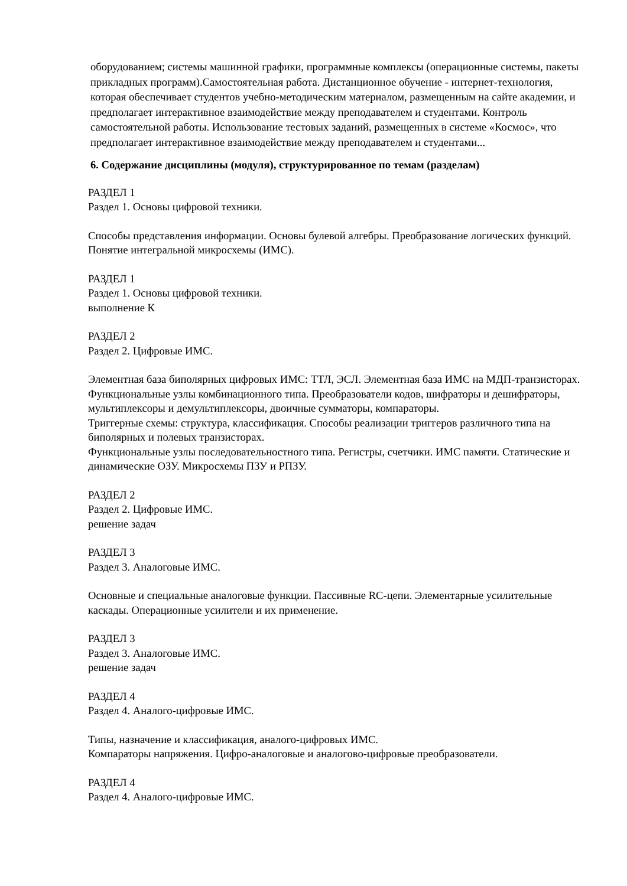оборудованием; системы машинной графики, программные комплексы (операционные системы, пакеты прикладных программ).Самостоятельная работа. Дистанционное обучение - интернет-технология, которая обеспечивает студентов учебно-методическим материалом, размещенным на сайте академии, и предполагает интерактивное взаимодействие между преподавателем и студентами. Контроль самостоятельной работы. Использование тестовых заданий, размещенных в системе «Космос», что предполагает интерактивное взаимодействие между преподавателем и студентами...
6. Содержание дисциплины (модуля), структурированное по темам (разделам)
РАЗДЕЛ 1
Раздел 1. Основы цифровой техники.
Способы представления информации. Основы булевой алгебры. Преобразование логических функций. Понятие интегральной микросхемы (ИМС).
РАЗДЕЛ 1
Раздел 1. Основы цифровой техники.
выполнение К
РАЗДЕЛ 2
Раздел 2. Цифровые ИМС.
Элементная база биполярных цифровых ИМС: ТТЛ, ЭСЛ. Элементная база ИМС на МДП-транзисторах.
Функциональные узлы комбинационного типа. Преобразователи кодов, шифраторы и дешифраторы, мультиплексоры и демультиплексоры, двоичные сумматоры, компараторы.
Триггерные схемы: структура, классификация. Способы реализации триггеров различного типа на биполярных и полевых транзисторах.
Функциональные узлы последовательностного типа. Регистры, счетчики. ИМС памяти. Статические и динамические ОЗУ. Микросхемы ПЗУ и РПЗУ.
РАЗДЕЛ 2
Раздел 2. Цифровые ИМС.
решение задач
РАЗДЕЛ 3
Раздел 3. Аналоговые ИМС.
Основные и специальные аналоговые функции. Пассивные RC-цепи. Элементарные усилительные каскады. Операционные усилители и их применение.
РАЗДЕЛ 3
Раздел 3. Аналоговые ИМС.
решение задач
РАЗДЕЛ 4
Раздел 4. Аналого-цифровые ИМС.
Типы, назначение и классификация, аналого-цифровых ИМС.
Компараторы напряжения. Цифро-аналоговые и аналогово-цифровые преобразователи.
РАЗДЕЛ 4
Раздел 4. Аналого-цифровые ИМС.